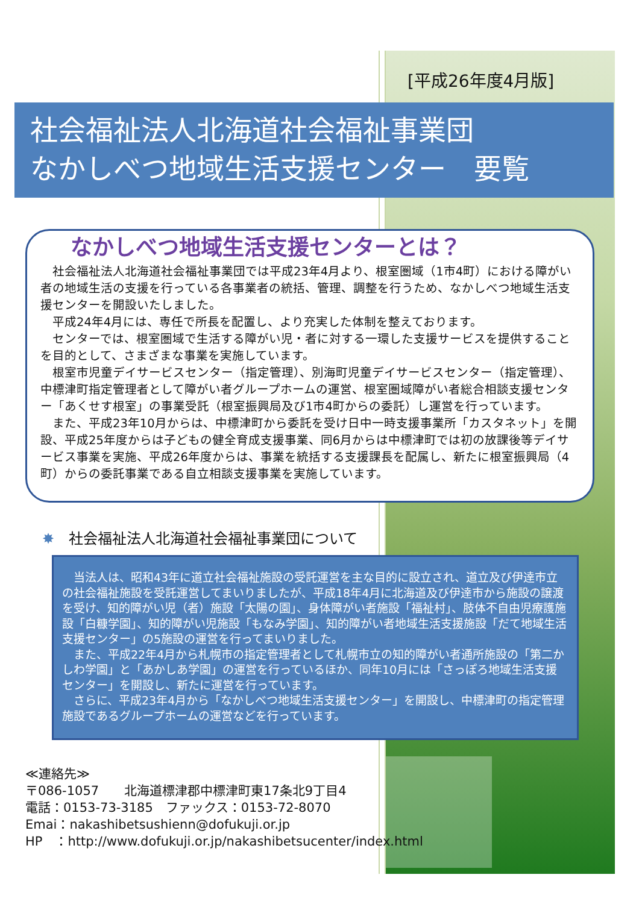[平成26年度4月版]
社会福祉法人北海道社会福祉事業団
なかしべつ地域生活支援センター　要覧
なかしべつ地域生活支援センターとは？
　社会福祉法人北海道社会福祉事業団では平成23年4月より、根室圏域（1市4町）における障がい者の地域生活の支援を行っている各事業者の統括、管理、調整を行うため、なかしべつ地域生活支援センターを開設いたしました。
　平成24年4月には、専任で所長を配置し、より充実した体制を整えております。
　センターでは、根室圏域で生活する障がい児・者に対する一環した支援サービスを提供することを目的として、さまざまな事業を実施しています。
　根室市児童デイサービスセンター（指定管理）、別海町児童デイサービスセンター（指定管理）、中標津町指定管理者として障がい者グループホームの運営、根室圏域障がい者総合相談支援センター「あくせす根室」の事業受託（根室振興局及び1市4町からの委託）し運営を行っています。
　また、平成23年10月からは、中標津町から委託を受け日中一時支援事業所「カスタネット」を開設、平成25年度からは子どもの健全育成支援事業、同6月からは中標津町では初の放課後等デイサービス事業を実施、平成26年度からは、事業を統括する支援課長を配属し、新たに根室振興局（4町）からの委託事業である自立相談支援事業を実施しています。
✸　社会福祉法人北海道社会福祉事業団について
　当法人は、昭和43年に道立社会福祉施設の受託運営を主な目的に設立され、道立及び伊達市立の社会福祉施設を受託運営してまいりましたが、平成18年4月に北海道及び伊達市から施設の譲渡を受け、知的障がい児（者）施設「太陽の園」、身体障がい者施設「福祉村」、肢体不自由児療護施設「白糠学園」、知的障がい児施設「もなみ学園」、知的障がい者地域生活支援施設「だて地域生活支援センター」の5施設の運営を行ってまいりました。
　また、平成22年4月から札幌市の指定管理者として札幌市立の知的障がい者通所施設の「第二かしわ学園」と「あかしあ学園」の運営を行っているほか、同年10月には「さっぽろ地域生活支援センター」を開設し、新たに運営を行っています。
　さらに、平成23年4月から「なかしべつ地域生活支援センター」を開設し、中標津町の指定管理施設であるグループホームの運営などを行っています。
≪連絡先≫
〒086-1057　　北海道標津郡中標津町東17条北9丁目4
電話：0153-73-3185　ファックス：0153-72-8070
Emai：nakashibetsushienn@dofukuji.or.jp
HP　：http://www.dofukuji.or.jp/nakashibetsucenter/index.html